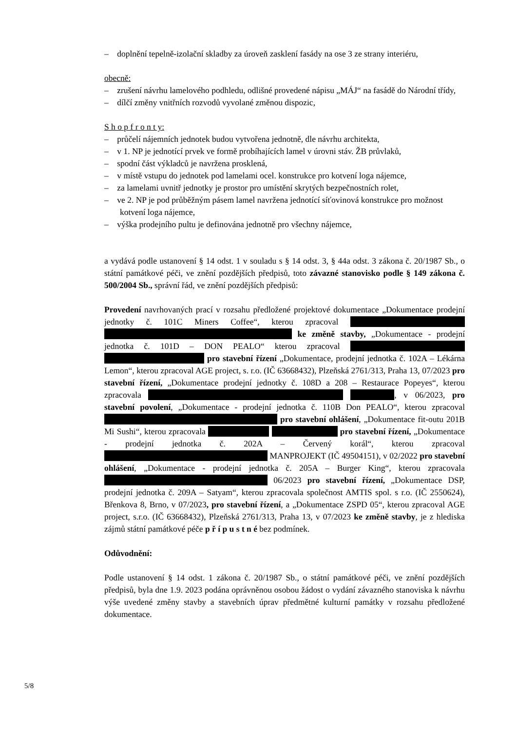– doplnění tepelně-izolační skladby za úroveň zasklení fasády na ose 3 ze strany interiéru,
obecně:
– zrušení návrhu lamelového podhledu, odlišné provedené nápisu „MÁJ“ na fasádě do Národní třídy,
– dílčí změny vnitřních rozvodů vyvolané změnou dispozic,
S h o p f r o n t y:
– průčelí nájemních jednotek budou vytvořena jednotně, dle návrhu architekta,
– v 1. NP je jednotící prvek ve formě probíhajících lamel v úrovni stáv. ŽB průvlaků,
– spodní část výkladců je navržena prosklená,
– v místě vstupu do jednotek pod lamelami ocel. konstrukce pro kotvení loga nájemce,
– za lamelami uvnitř jednotky je prostor pro umístění skrytých bezpečnostních rolet,
– ve 2. NP je pod průběžným pásem lamel navržena jednotící síťovinová konstrukce pro možnost kotvení loga nájemce,
– výška prodejního pultu je definována jednotně pro všechny nájemce,
a vydává podle ustanovení § 14 odst. 1 v souladu s § 14 odst. 3, § 44a odst. 3 zákona č. 20/1987 Sb., o státní památkové péči, ve znění pozdějších předpisů, toto závazné stanovisko podle § 149 zákona č. 500/2004 Sb., správní řád, ve znění pozdějších předpisů:
Provedení navrhovaných prací v rozsahu předložené projektové dokumentace „Dokumentace prodejní jednotky č. 101C Miners Coffee“, kterou zpracoval ke změně stavby, „Dokumentace - prodejní jednotka č. 101D – DON PEALO“ kterou zpracoval pro stavební řízení „Dokumentace, prodejní jednotka č. 102A – Lékárna Lemon“, kterou zpracoval AGE project, s. r.o. (IČ 63668432), Plzeňská 2761/313, Praha 13, 07/2023 pro stavební řízení, „Dokumentace prodejní jednotky č. 108D a 208 – Restaurace Popeyes“, kterou zpracovala , v 06/2023, pro stavební povolení, „Dokumentace - prodejní jednotka č. 110B Don PEALO“, kterou zpracoval pro stavební ohlášení, „Dokumentace fit-outu 201B Mi Sushi“, kterou zpracovala pro stavební řízení, „Dokumentace - prodejní jednotka č. 202A – Červený korál“, kterou zpracoval MANPROJEKT (IČ 49504151), v 02/2022 pro stavební ohlášení, „Dokumentace - prodejní jednotka č. 205A – Burger King“, kterou zpracovala 06/2023 pro stavební řízení, „Dokumentace DSP, prodejní jednotka č. 209A – Satyam“, kterou zpracovala společnost AMTIS spol. s r.o. (IČ 2550624), Břenkova 8, Brno, v 07/2023, pro stavební řízení, a „Dokumentace ZSPD 05“, kterou zpracoval AGE project, s.r.o. (IČ 63668432), Plzeňská 2761/313, Praha 13, v 07/2023 ke změně stavby, je z hlediska zájmů státní památkové péče p ř í p u s t n é bez podmínek.
Odůvodnění:
Podle ustanovení § 14 odst. 1 zákona č. 20/1987 Sb., o státní památkové péči, ve znění pozdějších předpisů, byla dne 1.9. 2023 podána oprávněnou osobou žádost o vydání závazného stanoviska k návrhu výše uvedené změny stavby a stavebních úprav předmětné kulturní památky v rozsahu předložené dokumentace.
5/8